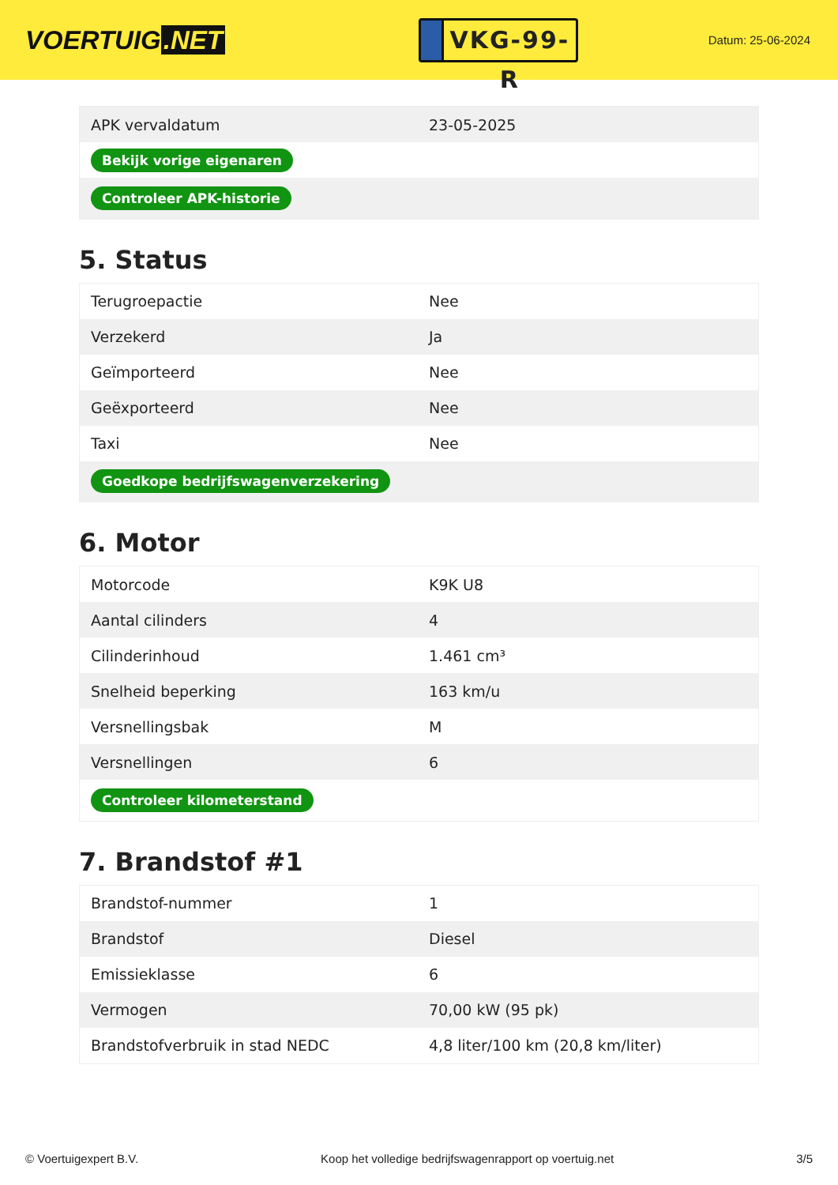VOERTUIG.NET
VKG-99-R
Datum: 25-06-2024
| APK vervaldatum | 23-05-2025 |
| Bekijk vorige eigenaren | |
| Controleer APK-historie | |
5. Status
| Terugroepactie | Nee |
| Verzekerd | Ja |
| Geïmporteerd | Nee |
| Geëxporteerd | Nee |
| Taxi | Nee |
| Goedkope bedrijfswagenverzekering | |
6. Motor
| Motorcode | K9K U8 |
| Aantal cilinders | 4 |
| Cilinderinhoud | 1.461 cm³ |
| Snelheid beperking | 163 km/u |
| Versnellingsbak | M |
| Versnellingen | 6 |
| Controleer kilometerstand | |
7. Brandstof #1
| Brandstof-nummer | 1 |
| Brandstof | Diesel |
| Emissieklasse | 6 |
| Vermogen | 70,00 kW (95 pk) |
| Brandstofverbruik in stad NEDC | 4,8 liter/100 km (20,8 km/liter) |
© Voertuigexpert B.V. Koop het volledige bedrijfswagenrapport op voertuig.net 3/5